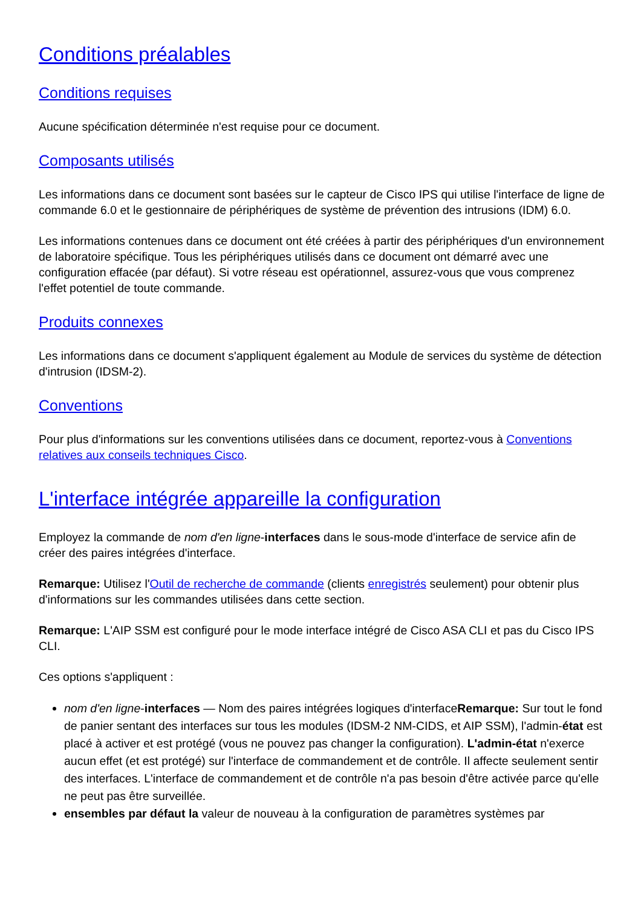Conditions préalables
Conditions requises
Aucune spécification déterminée n'est requise pour ce document.
Composants utilisés
Les informations dans ce document sont basées sur le capteur de Cisco IPS qui utilise l'interface de ligne de commande 6.0 et le gestionnaire de périphériques de système de prévention des intrusions (IDM) 6.0.
Les informations contenues dans ce document ont été créées à partir des périphériques d'un environnement de laboratoire spécifique. Tous les périphériques utilisés dans ce document ont démarré avec une configuration effacée (par défaut). Si votre réseau est opérationnel, assurez-vous que vous comprenez l'effet potentiel de toute commande.
Produits connexes
Les informations dans ce document s'appliquent également au Module de services du système de détection d'intrusion (IDSM-2).
Conventions
Pour plus d'informations sur les conventions utilisées dans ce document, reportez-vous à Conventions relatives aux conseils techniques Cisco.
L'interface intégrée appareille la configuration
Employez la commande de nom d'en ligne-interfaces dans le sous-mode d'interface de service afin de créer des paires intégrées d'interface.
Remarque: Utilisez l'Outil de recherche de commande (clients enregistrés seulement) pour obtenir plus d'informations sur les commandes utilisées dans cette section.
Remarque: L'AIP SSM est configuré pour le mode interface intégré de Cisco ASA CLI et pas du Cisco IPS CLI.
Ces options s'appliquent :
nom d'en ligne-interfaces — Nom des paires intégrées logiques d'interfaceRemarque: Sur tout le fond de panier sentant des interfaces sur tous les modules (IDSM-2 NM-CIDS, et AIP SSM), l'admin-état est placé à activer et est protégé (vous ne pouvez pas changer la configuration). L'admin-état n'exerce aucun effet (et est protégé) sur l'interface de commandement et de contrôle. Il affecte seulement sentir des interfaces. L'interface de commandement et de contrôle n'a pas besoin d'être activée parce qu'elle ne peut pas être surveillée.
ensembles par défaut la valeur de nouveau à la configuration de paramètres systèmes par